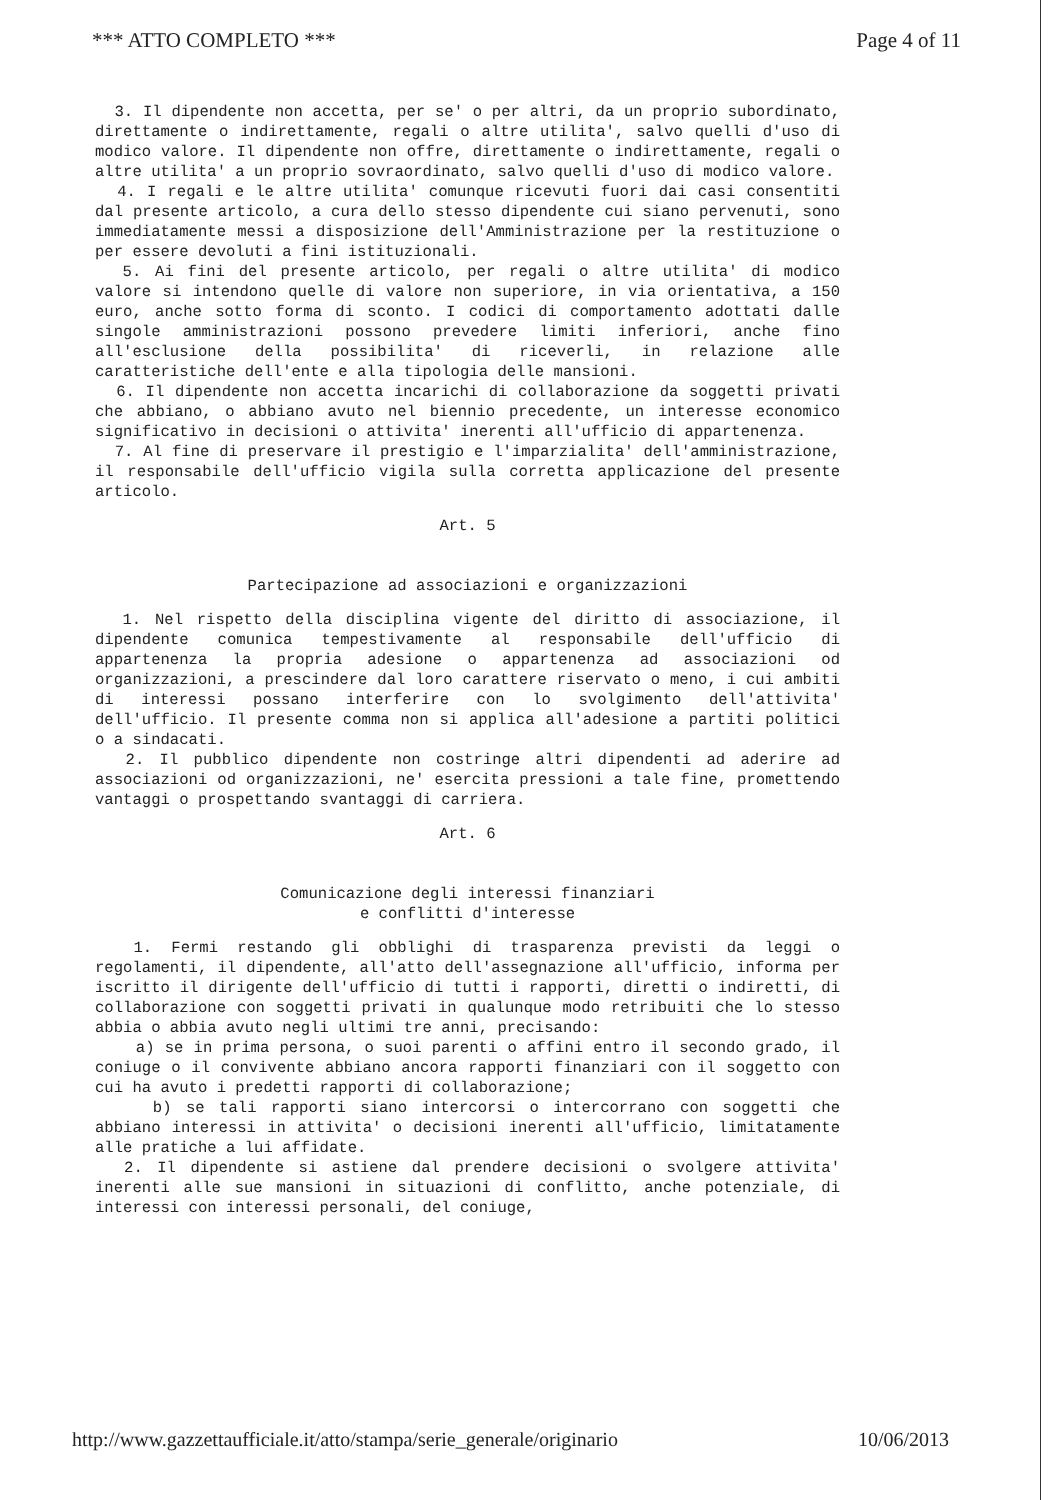*** ATTO COMPLETO *** Page 4 of 11
3. Il dipendente non accetta, per se' o per altri, da un proprio subordinato, direttamente o indirettamente, regali o altre utilita', salvo quelli d'uso di modico valore. Il dipendente non offre, direttamente o indirettamente, regali o altre utilita' a un proprio sovraordinato, salvo quelli d'uso di modico valore.
4. I regali e le altre utilita' comunque ricevuti fuori dai casi consentiti dal presente articolo, a cura dello stesso dipendente cui siano pervenuti, sono immediatamente messi a disposizione dell'Amministrazione per la restituzione o per essere devoluti a fini istituzionali.
5. Ai fini del presente articolo, per regali o altre utilita' di modico valore si intendono quelle di valore non superiore, in via orientativa, a 150 euro, anche sotto forma di sconto. I codici di comportamento adottati dalle singole amministrazioni possono prevedere limiti inferiori, anche fino all'esclusione della possibilita' di riceverli, in relazione alle caratteristiche dell'ente e alla tipologia delle mansioni.
6. Il dipendente non accetta incarichi di collaborazione da soggetti privati che abbiano, o abbiano avuto nel biennio precedente, un interesse economico significativo in decisioni o attivita' inerenti all'ufficio di appartenenza.
7. Al fine di preservare il prestigio e l'imparzialita' dell'amministrazione, il responsabile dell'ufficio vigila sulla corretta applicazione del presente articolo.
Art. 5
Partecipazione ad associazioni e organizzazioni
1. Nel rispetto della disciplina vigente del diritto di associazione, il dipendente comunica tempestivamente al responsabile dell'ufficio di appartenenza la propria adesione o appartenenza ad associazioni od organizzazioni, a prescindere dal loro carattere riservato o meno, i cui ambiti di interessi possano interferire con lo svolgimento dell'attivita' dell'ufficio. Il presente comma non si applica all'adesione a partiti politici o a sindacati.
2. Il pubblico dipendente non costringe altri dipendenti ad aderire ad associazioni od organizzazioni, ne' esercita pressioni a tale fine, promettendo vantaggi o prospettando svantaggi di carriera.
Art. 6
Comunicazione degli interessi finanziari
e conflitti d'interesse
1. Fermi restando gli obblighi di trasparenza previsti da leggi o regolamenti, il dipendente, all'atto dell'assegnazione all'ufficio, informa per iscritto il dirigente dell'ufficio di tutti i rapporti, diretti o indiretti, di collaborazione con soggetti privati in qualunque modo retribuiti che lo stesso abbia o abbia avuto negli ultimi tre anni, precisando:
a) se in prima persona, o suoi parenti o affini entro il secondo grado, il coniuge o il convivente abbiano ancora rapporti finanziari con il soggetto con cui ha avuto i predetti rapporti di collaborazione;
b) se tali rapporti siano intercorsi o intercorrano con soggetti che abbiano interessi in attivita' o decisioni inerenti all'ufficio, limitatamente alle pratiche a lui affidate.
2. Il dipendente si astiene dal prendere decisioni o svolgere attivita' inerenti alle sue mansioni in situazioni di conflitto, anche potenziale, di interessi con interessi personali, del coniuge,
http://www.gazzettaufficiale.it/atto/stampa/serie_generale/originario 10/06/2013